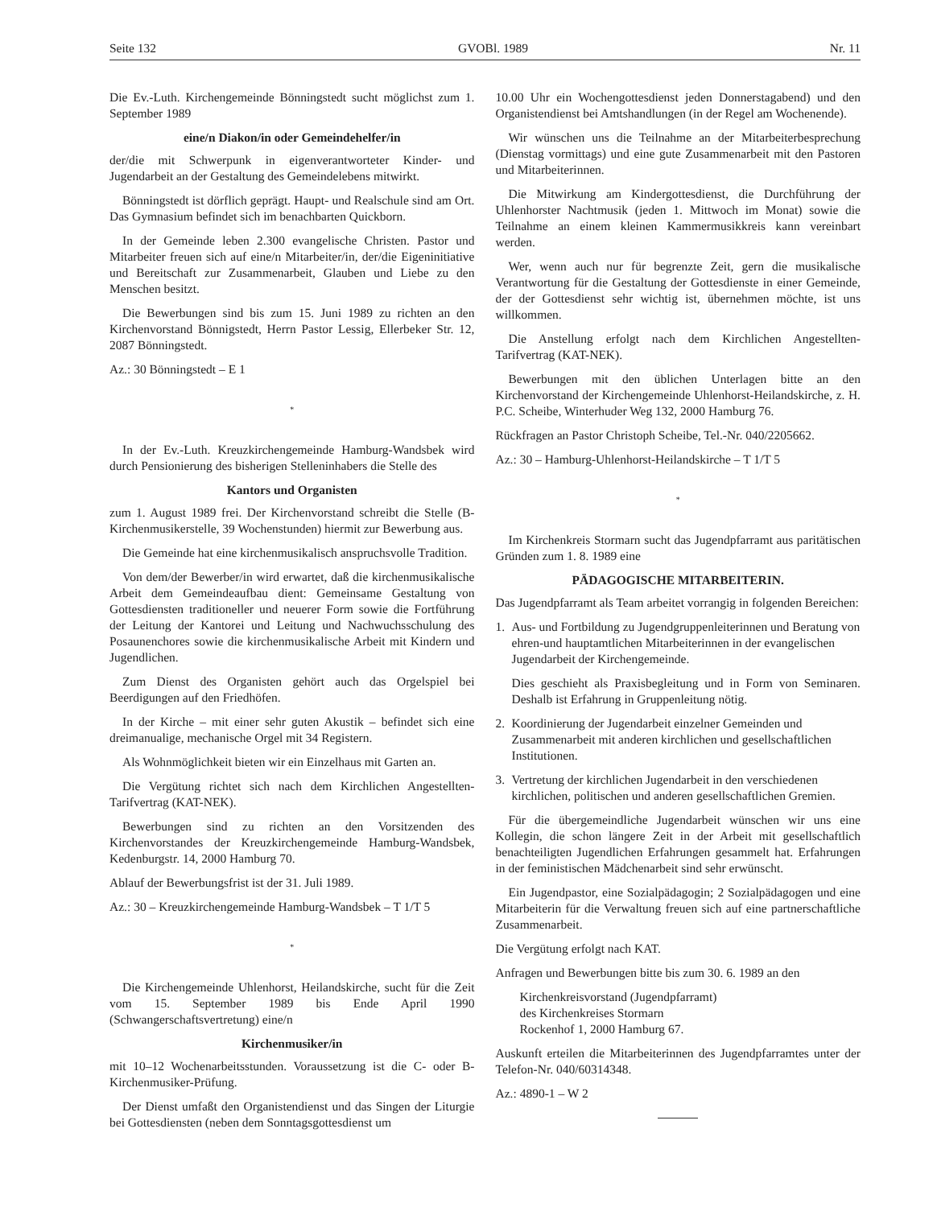Seite 132 GVOBl. 1989 Nr. 11
Die Ev.-Luth. Kirchengemeinde Bönningstedt sucht möglichst zum 1. September 1989
eine/n Diakon/in oder Gemeindehelfer/in
der/die mit Schwerpunk in eigenverantworteter Kinder- und Jugendarbeit an der Gestaltung des Gemeindelebens mitwirkt.
Bönningstedt ist dörflich geprägt. Haupt- und Realschule sind am Ort. Das Gymnasium befindet sich im benachbarten Quickborn.
In der Gemeinde leben 2.300 evangelische Christen. Pastor und Mitarbeiter freuen sich auf eine/n Mitarbeiter/in, der/die Eigeninitiative und Bereitschaft zur Zusammenarbeit, Glauben und Liebe zu den Menschen besitzt.
Die Bewerbungen sind bis zum 15. Juni 1989 zu richten an den Kirchenvorstand Bönnigstedt, Herrn Pastor Lessig, Ellerbeker Str. 12, 2087 Bönningstedt.
Az.: 30 Bönningstedt – E 1
*
In der Ev.-Luth. Kreuzkirchengemeinde Hamburg-Wandsbek wird durch Pensionierung des bisherigen Stelleninhabers die Stelle des
Kantors und Organisten
zum 1. August 1989 frei. Der Kirchenvorstand schreibt die Stelle (B-Kirchenmusikerstelle, 39 Wochenstunden) hiermit zur Bewerbung aus.
Die Gemeinde hat eine kirchenmusikalisch anspruchsvolle Tradition.
Von dem/der Bewerber/in wird erwartet, daß die kirchenmusikalische Arbeit dem Gemeindeaufbau dient: Gemeinsame Gestaltung von Gottesdiensten traditioneller und neuerer Form sowie die Fortführung der Leitung der Kantorei und Leitung und Nachwuchsschulung des Posaunenchores sowie die kirchenmusikalische Arbeit mit Kindern und Jugendlichen.
Zum Dienst des Organisten gehört auch das Orgelspiel bei Beerdigungen auf den Friedhöfen.
In der Kirche – mit einer sehr guten Akustik – befindet sich eine dreimanualige, mechanische Orgel mit 34 Registern.
Als Wohnmöglichkeit bieten wir ein Einzelhaus mit Garten an.
Die Vergütung richtet sich nach dem Kirchlichen Angestellten-Tarifvertrag (KAT-NEK).
Bewerbungen sind zu richten an den Vorsitzenden des Kirchenvorstandes der Kreuzkirchengemeinde Hamburg-Wandsbek, Kedenburgstr. 14, 2000 Hamburg 70.
Ablauf der Bewerbungsfrist ist der 31. Juli 1989.
Az.: 30 – Kreuzkirchengemeinde Hamburg-Wandsbek – T 1/T 5
*
Die Kirchengemeinde Uhlenhorst, Heilandskirche, sucht für die Zeit vom 15. September 1989 bis Ende April 1990 (Schwangerschaftsvertretung) eine/n
Kirchenmusiker/in
mit 10–12 Wochenarbeitsstunden. Voraussetzung ist die C- oder B-Kirchenmusiker-Prüfung.
Der Dienst umfaßt den Organistendienst und das Singen der Liturgie bei Gottesdiensten (neben dem Sonntagsgottesdienst um
10.00 Uhr ein Wochengottesdienst jeden Donnerstagabend) und den Organistendienst bei Amtshandlungen (in der Regel am Wochenende).
Wir wünschen uns die Teilnahme an der Mitarbeiterbesprechung (Dienstag vormittags) und eine gute Zusammenarbeit mit den Pastoren und Mitarbeiterinnen.
Die Mitwirkung am Kindergottesdienst, die Durchführung der Uhlenhorster Nachtmusik (jeden 1. Mittwoch im Monat) sowie die Teilnahme an einem kleinen Kammermusikkreis kann vereinbart werden.
Wer, wenn auch nur für begrenzte Zeit, gern die musikalische Verantwortung für die Gestaltung der Gottesdienste in einer Gemeinde, der der Gottesdienst sehr wichtig ist, übernehmen möchte, ist uns willkommen.
Die Anstellung erfolgt nach dem Kirchlichen Angestellten-Tarifvertrag (KAT-NEK).
Bewerbungen mit den üblichen Unterlagen bitte an den Kirchenvorstand der Kirchengemeinde Uhlenhorst-Heilandskirche, z. H. P.C. Scheibe, Winterhuder Weg 132, 2000 Hamburg 76.
Rückfragen an Pastor Christoph Scheibe, Tel.-Nr. 040/2205662.
Az.: 30 – Hamburg-Uhlenhorst-Heilandskirche – T 1/T 5
*
Im Kirchenkreis Stormarn sucht das Jugendpfarramt aus paritätischen Gründen zum 1. 8. 1989 eine
PÄDAGOGISCHE MITARBEITERIN.
Das Jugendpfarramt als Team arbeitet vorrangig in folgenden Bereichen:
1. Aus- und Fortbildung zu Jugendgruppenleiterinnen und Beratung von ehren-und hauptamtlichen Mitarbeiterinnen in der evangelischen Jugendarbeit der Kirchengemeinde.
Dies geschieht als Praxisbegleitung und in Form von Seminaren. Deshalb ist Erfahrung in Gruppenleitung nötig.
2. Koordinierung der Jugendarbeit einzelner Gemeinden und Zusammenarbeit mit anderen kirchlichen und gesellschaftlichen Institutionen.
3. Vertretung der kirchlichen Jugendarbeit in den verschiedenen kirchlichen, politischen und anderen gesellschaftlichen Gremien.
Für die übergemeindliche Jugendarbeit wünschen wir uns eine Kollegin, die schon längere Zeit in der Arbeit mit gesellschaftlich benachteiligten Jugendlichen Erfahrungen gesammelt hat. Erfahrungen in der feministischen Mädchenarbeit sind sehr erwünscht.
Ein Jugendpastor, eine Sozialpädagogin; 2 Sozialpädagogen und eine Mitarbeiterin für die Verwaltung freuen sich auf eine partnerschaftliche Zusammenarbeit.
Die Vergütung erfolgt nach KAT.
Anfragen und Bewerbungen bitte bis zum 30. 6. 1989 an den
Kirchenkreisvorstand (Jugendpfarramt)
des Kirchenkreises Stormarn
Rockenhof 1, 2000 Hamburg 67.
Auskunft erteilen die Mitarbeiterinnen des Jugendpfarramtes unter der Telefon-Nr. 040/60314348.
Az.: 4890-1 – W 2